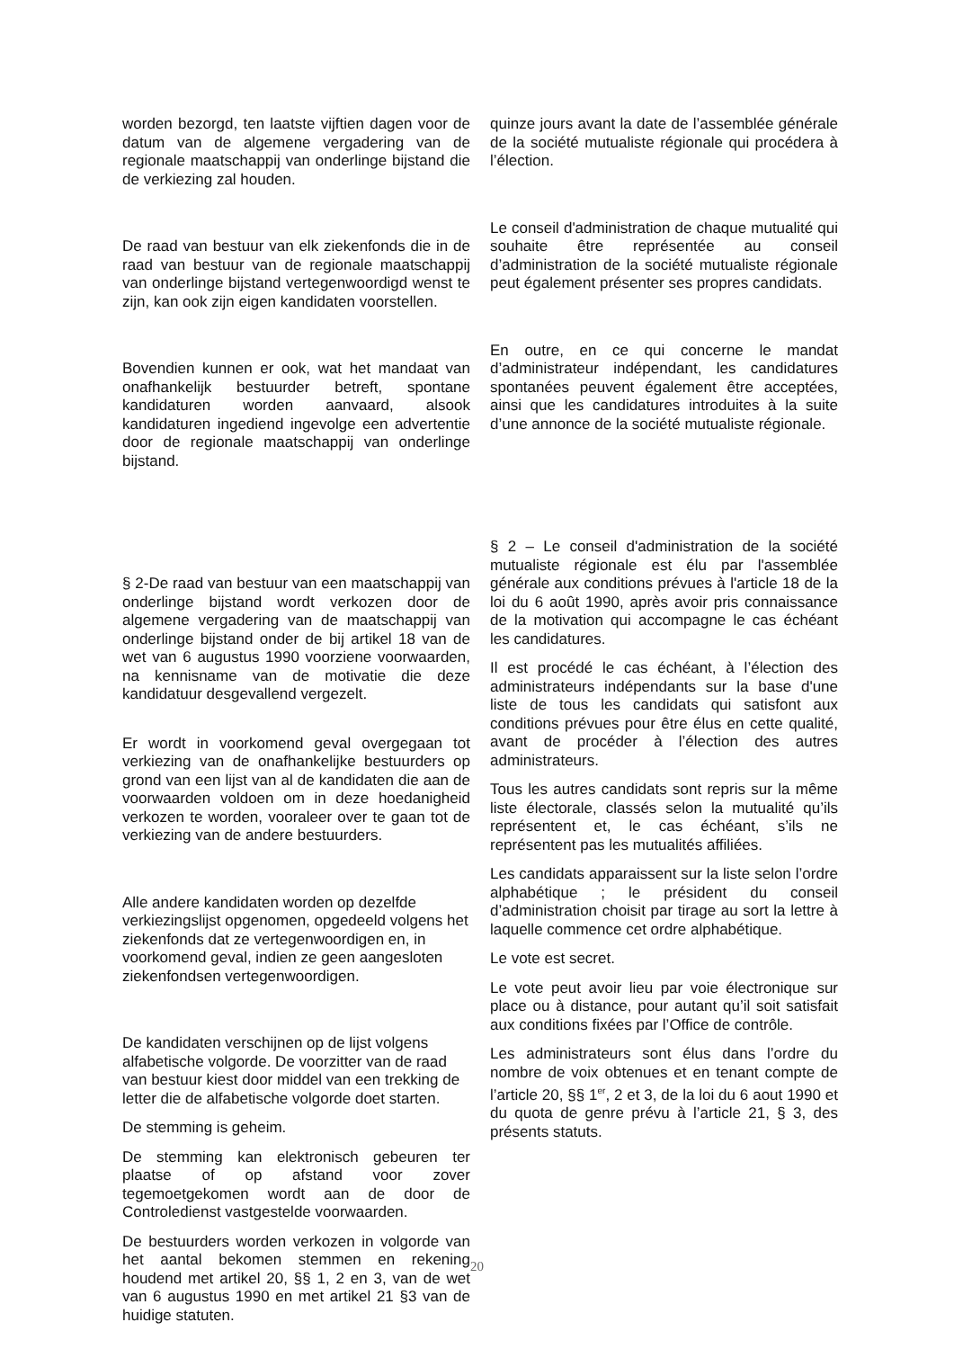worden bezorgd, ten laatste vijftien dagen voor de datum van de algemene vergadering van de regionale maatschappij van onderlinge bijstand die de verkiezing zal houden.
De raad van bestuur van elk ziekenfonds die in de raad van bestuur van de regionale maatschappij van onderlinge bijstand vertegenwoordigd wenst te zijn, kan ook zijn eigen kandidaten voorstellen.
Bovendien kunnen er ook, wat het mandaat van onafhankelijk bestuurder betreft, spontane kandidaturen worden aanvaard, alsook kandidaturen ingediend ingevolge een advertentie door de regionale maatschappij van onderlinge bijstand.
§ 2-De raad van bestuur van een maatschappij van onderlinge bijstand wordt verkozen door de algemene vergadering van de maatschappij van onderlinge bijstand onder de bij artikel 18 van de wet van 6 augustus 1990 voorziene voorwaarden, na kennisname van de motivatie die deze kandidatuur desgevallend vergezelt.
Er wordt in voorkomend geval overgegaan tot verkiezing van de onafhankelijke bestuurders op grond van een lijst van al de kandidaten die aan de voorwaarden voldoen om in deze hoedanigheid verkozen te worden, vooraleer over te gaan tot de verkiezing van de andere bestuurders.
Alle andere kandidaten worden op dezelfde verkiezingslijst opgenomen, opgedeeld volgens het ziekenfonds dat ze vertegenwoordigen en, in voorkomend geval, indien ze geen aangesloten ziekenfondsen vertegenwoordigen.
De kandidaten verschijnen op de lijst volgens alfabetische volgorde. De voorzitter van de raad van bestuur kiest door middel van een trekking de letter die de alfabetische volgorde doet starten.
De stemming is geheim.
De stemming kan elektronisch gebeuren ter plaatse of op afstand voor zover tegemoetgekomen wordt aan de door de Controledienst vastgestelde voorwaarden.
De bestuurders worden verkozen in volgorde van het aantal bekomen stemmen en rekening houdend met artikel 20, §§ 1, 2 en 3, van de wet van 6 augustus 1990 en met artikel 21 §3 van de huidige statuten.
quinze jours avant la date de l’assemblée générale de la société mutualiste régionale qui procédera à l’élection.
Le conseil d'administration de chaque mutualité qui souhaite être représentée au conseil d’administration de la société mutualiste régionale peut également présenter ses propres candidats.
En outre, en ce qui concerne le mandat d’administrateur indépendant, les candidatures spontanées peuvent également être acceptées, ainsi que les candidatures introduites à la suite d’une annonce de la société mutualiste régionale.
§ 2 – Le conseil d'administration de la société mutualiste régionale est élu par l'assemblée générale aux conditions prévues à l'article 18 de la loi du 6 août 1990, après avoir pris connaissance de la motivation qui accompagne le cas échéant les candidatures.
Il est procédé le cas échéant, à l’élection des administrateurs indépendants sur la base d'une liste de tous les candidats qui satisfont aux conditions prévues pour être élus en cette qualité, avant de procéder à l’élection des autres administrateurs.
Tous les autres candidats sont repris sur la même liste électorale, classés selon la mutualité qu’ils représentent et, le cas échéant, s’ils ne représentent pas les mutualités affiliées.
Les candidats apparaissent sur la liste selon l’ordre alphabétique ; le président du conseil d’administration choisit par tirage au sort la lettre à laquelle commence cet ordre alphabétique.
Le vote est secret.
Le vote peut avoir lieu par voie électronique sur place ou à distance, pour autant qu’il soit satisfait aux conditions fixées par l’Office de contrôle.
Les administrateurs sont élus dans l’ordre du nombre de voix obtenues et en tenant compte de l’article 20, §§ 1<sup>er</sup>, 2 et 3, de la loi du 6 aout 1990 et du quota de genre prévu à l’article 21, § 3, des présents statuts.
20